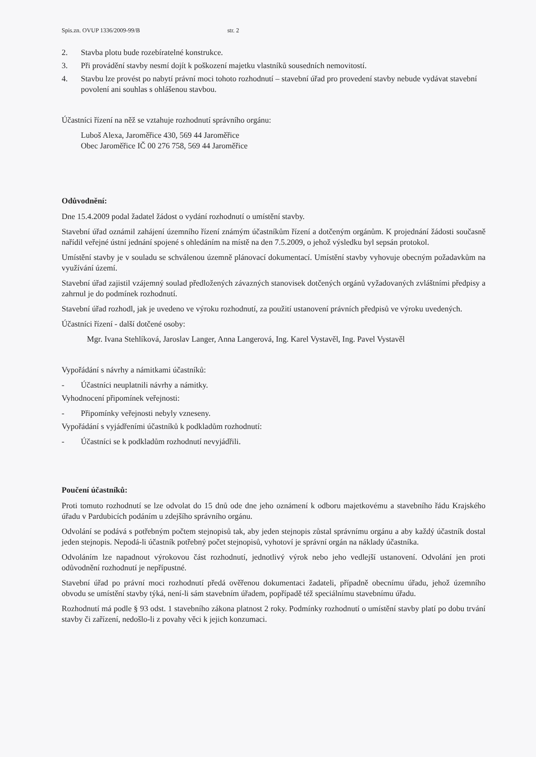Spis.zn. OVUP 1336/2009-99/B str. 2
2. Stavba plotu bude rozebíratelné konstrukce.
3. Při provádění stavby nesmí dojít k poškození majetku vlastníků sousedních nemovitostí.
4. Stavbu lze provést po nabytí právní moci tohoto rozhodnutí – stavební úřad pro provedení stavby nebude vydávat stavební povolení ani souhlas s ohlášenou stavbou.
Účastníci řízení na něž se vztahuje rozhodnutí správního orgánu:
Luboš Alexa, Jaroměřice 430, 569 44 Jaroměřice
Obec Jaroměřice IČ 00 276 758, 569 44 Jaroměřice
Odůvodnění:
Dne 15.4.2009 podal žadatel žádost o vydání rozhodnutí o umístění stavby.
Stavební úřad oznámil zahájení územního řízení známým účastníkům řízení a dotčeným orgánům. K projednání žádosti současně nařídil veřejné ústní jednání spojené s ohledáním na místě na den 7.5.2009, o jehož výsledku byl sepsán protokol.
Umístění stavby je v souladu se schválenou územně plánovací dokumentací. Umístění stavby vyhovuje obecným požadavkům na využívání území.
Stavební úřad zajistil vzájemný soulad předložených závazných stanovisek dotčených orgánů vyžadovaných zvláštními předpisy a zahrnul je do podmínek rozhodnutí.
Stavební úřad rozhodl, jak je uvedeno ve výroku rozhodnutí, za použití ustanovení právních předpisů ve výroku uvedených.
Účastníci řízení - další dotčené osoby:
Mgr. Ivana Stehlíková, Jaroslav Langer, Anna Langerová, Ing. Karel Vystavěl, Ing. Pavel Vystavěl
Vypořádání s návrhy a námitkami účastníků:
- Účastníci neuplatnili návrhy a námitky.
Vyhodnocení připomínek veřejnosti:
- Připomínky veřejnosti nebyly vzneseny.
Vypořádání s vyjádřeními účastníků k podkladům rozhodnutí:
- Účastníci se k podkladům rozhodnutí nevyjádřili.
Poučení účastníků:
Proti tomuto rozhodnutí se lze odvolat do 15 dnů ode dne jeho oznámení k odboru majetkovému a stavebního řádu Krajského úřadu v Pardubicích podáním u zdejšího správního orgánu.
Odvolání se podává s potřebným počtem stejnopisů tak, aby jeden stejnopis zůstal správnímu orgánu a aby každý účastník dostal jeden stejnopis. Nepodá-li účastník potřebný počet stejnopisů, vyhotoví je správní orgán na náklady účastníka.
Odvoláním lze napadnout výrokovou část rozhodnutí, jednotlivý výrok nebo jeho vedlejší ustanovení. Odvolání jen proti odůvodnění rozhodnutí je nepřípustné.
Stavební úřad po právní moci rozhodnutí předá ověřenou dokumentaci žadateli, případně obecnímu úřadu, jehož územního obvodu se umístění stavby týká, není-li sám stavebním úřadem, popřípadě též speciálnímu stavebnímu úřadu.
Rozhodnutí má podle § 93 odst. 1 stavebního zákona platnost 2 roky. Podmínky rozhodnutí o umístění stavby platí po dobu trvání stavby či zařízení, nedošlo-li z povahy věci k jejich konzumaci.